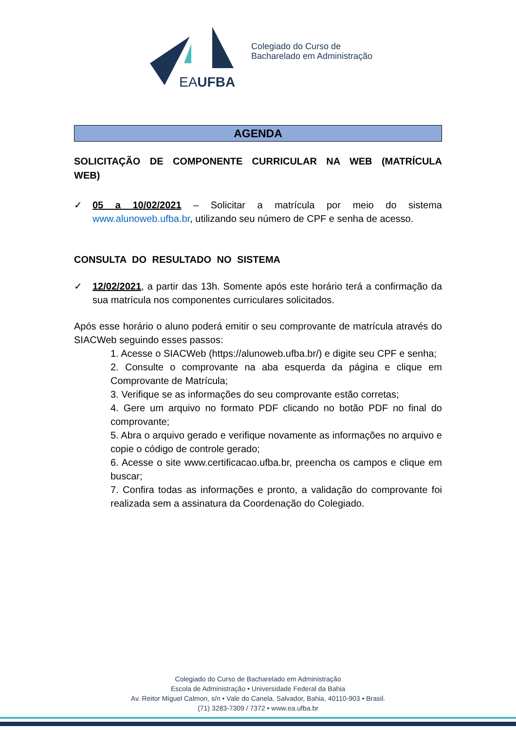EAUFBA
Colegiado do Curso de
Bacharelado em Administração
AGENDA
SOLICITAÇÃO DE COMPONENTE CURRICULAR NA WEB (MATRÍCULA WEB)
✓ 05 a 10/02/2021 – Solicitar a matrícula por meio do sistema www.alunoweb.ufba.br, utilizando seu número de CPF e senha de acesso.
CONSULTA DO RESULTADO NO SISTEMA
✓ 12/02/2021, a partir das 13h. Somente após este horário terá a confirmação da sua matrícula nos componentes curriculares solicitados.
Após esse horário o aluno poderá emitir o seu comprovante de matrícula através do SIACWeb seguindo esses passos:
1. Acesse o SIACWeb (https://alunoweb.ufba.br/) e digite seu CPF e senha;
2. Consulte o comprovante na aba esquerda da página e clique em Comprovante de Matrícula;
3. Verifique se as informações do seu comprovante estão corretas;
4. Gere um arquivo no formato PDF clicando no botão PDF no final do comprovante;
5. Abra o arquivo gerado e verifique novamente as informações no arquivo e copie o código de controle gerado;
6. Acesse o site www.certificacao.ufba.br, preencha os campos e clique em buscar;
7. Confira todas as informações e pronto, a validação do comprovante foi realizada sem a assinatura da Coordenação do Colegiado.
Colegiado do Curso de Bacharelado em Administração
Escola de Administração • Universidade Federal da Bahia
Av. Reitor Miguel Calmon, s/n • Vale do Canela, Salvador, Bahia, 40110-903 • Brasil.
(71) 3283-7309 / 7372 • www.ea.ufba.br